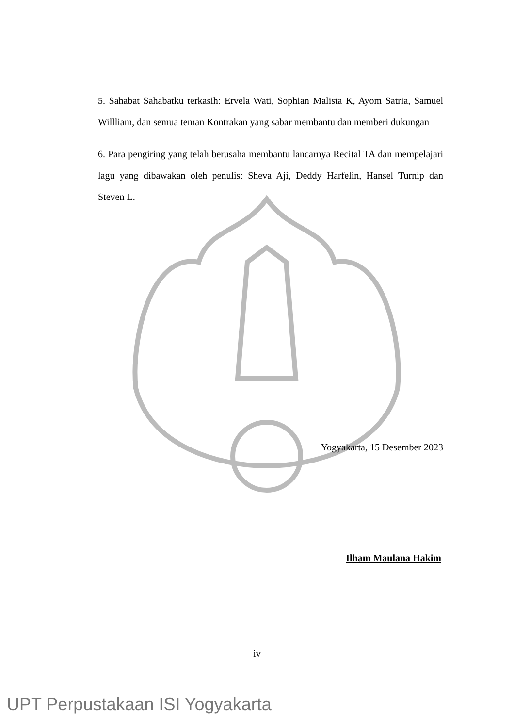5. Sahabat Sahabatku terkasih: Ervela Wati, Sophian Malista K, Ayom Satria, Samuel Willliam, dan semua teman Kontrakan yang sabar membantu dan memberi dukungan
6. Para pengiring yang telah berusaha membantu lancarnya Recital TA dan mempelajari lagu yang dibawakan oleh penulis: Sheva Aji, Deddy Harfelin, Hansel Turnip dan Steven L.
Yogyakarta, 15 Desember 2023
Ilham Maulana Hakim
iv
UPT Perpustakaan ISI Yogyakarta